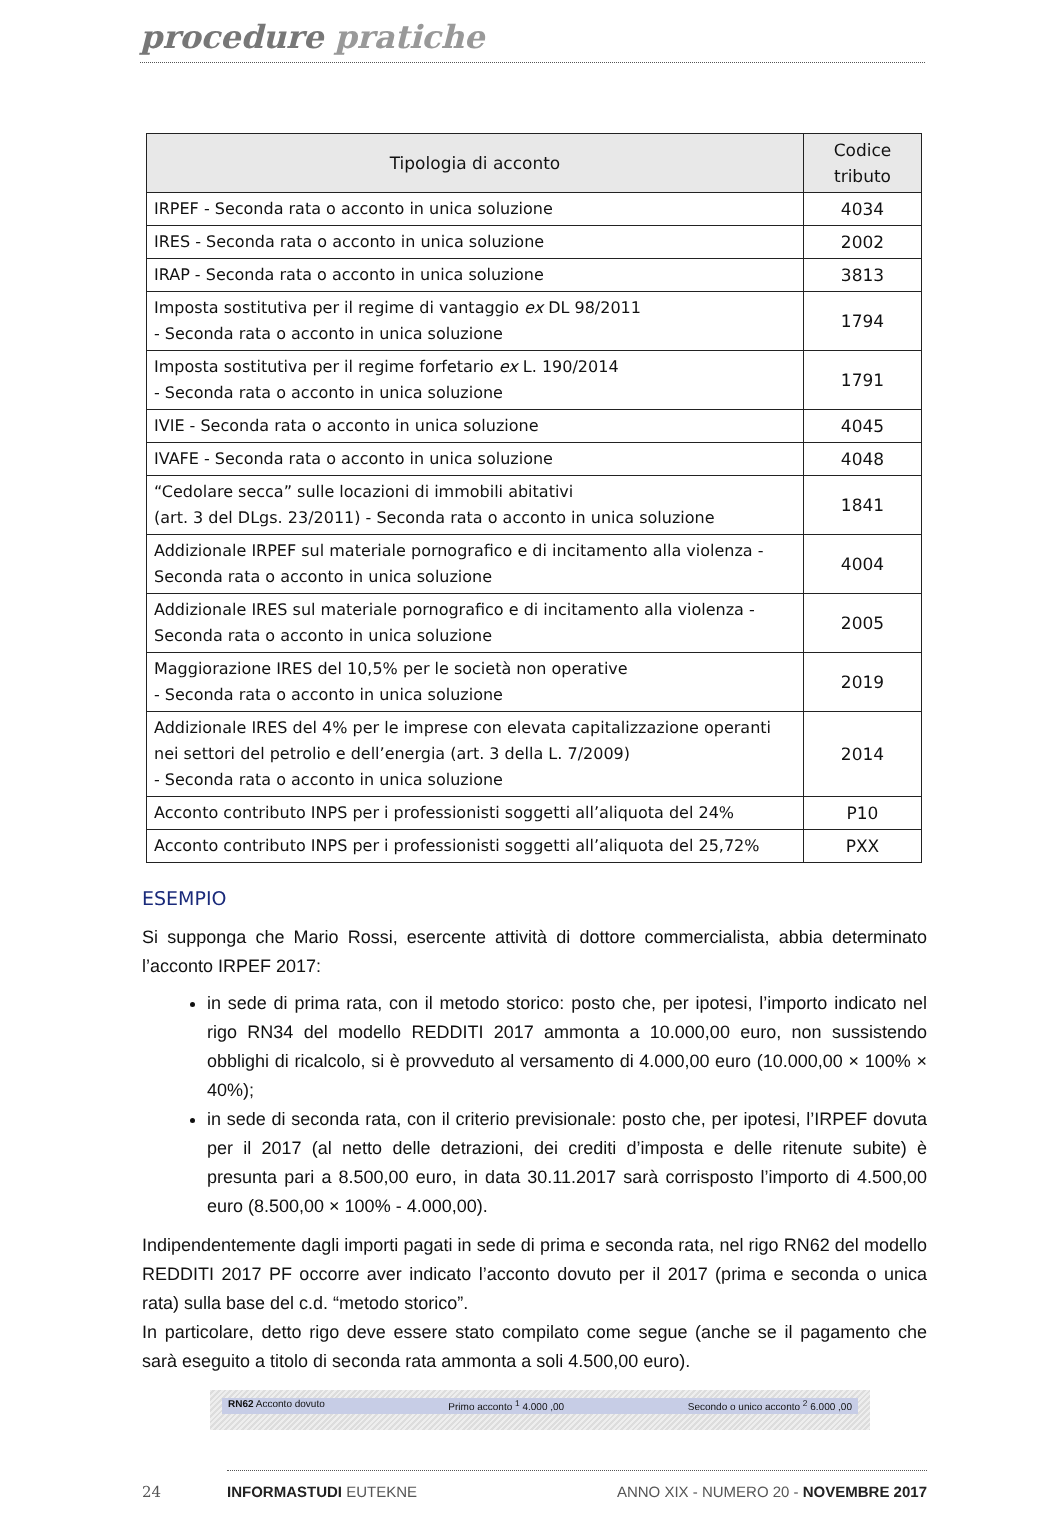procedure pratiche
| Tipologia di acconto | Codice tributo |
| --- | --- |
| IRPEF - Seconda rata o acconto in unica soluzione | 4034 |
| IRES - Seconda rata o acconto in unica soluzione | 2002 |
| IRAP - Seconda rata o acconto in unica soluzione | 3813 |
| Imposta sostitutiva per il regime di vantaggio ex DL 98/2011 - Seconda rata o acconto in unica soluzione | 1794 |
| Imposta sostitutiva per il regime forfetario ex L. 190/2014 - Seconda rata o acconto in unica soluzione | 1791 |
| IVIE - Seconda rata o acconto in unica soluzione | 4045 |
| IVAFE - Seconda rata o acconto in unica soluzione | 4048 |
| “Cedolare secca” sulle locazioni di immobili abitativi (art. 3 del DLgs. 23/2011) - Seconda rata o acconto in unica soluzione | 1841 |
| Addizionale IRPEF sul materiale pornografico e di incitamento alla violenza - Seconda rata o acconto in unica soluzione | 4004 |
| Addizionale IRES sul materiale pornografico e di incitamento alla violenza - Seconda rata o acconto in unica soluzione | 2005 |
| Maggiorazione IRES del 10,5% per le società non operative - Seconda rata o acconto in unica soluzione | 2019 |
| Addizionale IRES del 4% per le imprese con elevata capitalizzazione operanti nei settori del petrolio e dell’energia (art. 3 della L. 7/2009) - Seconda rata o acconto in unica soluzione | 2014 |
| Acconto contributo INPS per i professionisti soggetti all’aliquota del 24% | P10 |
| Acconto contributo INPS per i professionisti soggetti all’aliquota del 25,72% | PXX |
ESEMPIO
Si supponga che Mario Rossi, esercente attività di dottore commercialista, abbia determinato l’acconto IRPEF 2017:
in sede di prima rata, con il metodo storico: posto che, per ipotesi, l’importo indicato nel rigo RN34 del modello REDDITI 2017 ammonta a 10.000,00 euro, non sussistendo obblighi di ricalcolo, si è provveduto al versamento di 4.000,00 euro (10.000,00 × 100% × 40%);
in sede di seconda rata, con il criterio previsionale: posto che, per ipotesi, l’IRPEF dovuta per il 2017 (al netto delle detrazioni, dei crediti d’imposta e delle ritenute subite) è presunta pari a 8.500,00 euro, in data 30.11.2017 sarà corrisposto l’importo di 4.500,00 euro (8.500,00 × 100% - 4.000,00).
Indipendentemente dagli importi pagati in sede di prima e seconda rata, nel rigo RN62 del modello REDDITI 2017 PF occorre aver indicato l’acconto dovuto per il 2017 (prima e seconda o unica rata) sulla base del c.d. “metodo storico”.
In particolare, detto rigo deve essere stato compilato come segue (anche se il pagamento che sarà eseguito a titolo di seconda rata ammonta a soli 4.500,00 euro).
RN62 Acconto dovuto Primo acconto <sup>1</sup> 4.000 ,00 Secondo o unico acconto <sup>2</sup> 6.000 ,00
24 INFORMASTUDI EUTEKNE ANNO XIX - NUMERO 20 - NOVEMBRE 2017